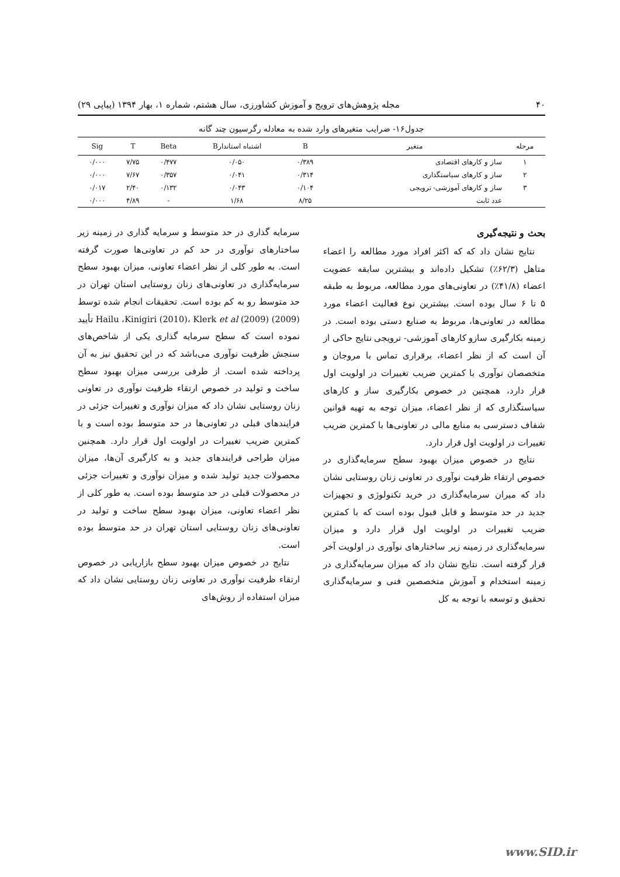۴۰ مجله پژوهش‌های ترویج و آموزش کشاورزی، سال هشتم، شماره ۱، بهار ۱۳۹۴ (پیاپی ۲۹)
جدول۱۶- ضرایب متغیرهای وارد شده به معادله رگرسیون چند گانه
| مرحله | متغیر | B | اشتباه استاندارB | Beta | T | Sig |
| --- | --- | --- | --- | --- | --- | --- |
| ۱ | ساز و کارهای اقتصادی | ۰/۳۸۹ | ۰/۰۵۰ | ۰/۴۷۷ | ۷/۷۵ | ۰/۰۰۰ |
| ۲ | ساز و کارهای سیاستگذاری | ۰/۳۱۴ | ۰/۰۴۱ | ۰/۳۵۷ | ۷/۶۷ | ۰/۰۰۰ |
| ۳ | ساز و کارهای آموزشی- ترویجی | ۰/۱۰۴ | ۰/۰۴۳ | ۰/۱۳۲ | ۲/۴۰ | ۰/۰۱۷ |
| | عدد ثابت | ۸/۲۵ | ۱/۶۸ | - | ۴/۸۹ | ۰/۰۰۰ |
بحث و نتیجه‌گیری
نتایج نشان داد که که اکثر افراد مورد مطالعه را اعضاء متاهل (۶۲/۳٪) تشکیل داده‌اند و بیشترین سابقه عضویت اعضاء (۴۱/۸٪) در تعاونی‌های مورد مطالعه، مربوط به طبقه ۵ تا ۶ سال بوده است. بیشترین نوع فعالیت اعضاء مورد مطالعه در تعاونی‌ها، مربوط به صنایع دستی بوده است. در زمینه بکارگیری سازو کارهای آموزشی- ترویجی نتایج حاکی از آن است که از نظر اعضاء، برقراری تماس با مروجان و متخصصان نوآوری با کمترین ضریب تغییرات در اولویت اول قرار دارد، همچنین در خصوص بکارگیری ساز و کارهای سیاستگذاری که از نظر اعضاء، میزان توجه به تهیه قوانین شفاف دسترسی به منابع مالی در تعاونی‌ها با کمترین ضریب تغییرات در اولویت اول قرار دارد.
نتایج در خصوص میزان بهبود سطح سرمایه‌گذاری در خصوص ارتقاء ظرفیت نوآوری در تعاونی زنان روستایی نشان داد که میران سرمایه‌گذاری در خرید تکنولوژی و تجهیزات جدید در حد متوسط و قابل قبول بوده است که با کمترین ضریب تغییرات در اولویت اول قرار دارد و میزان سرمایه‌گذاری در زمینه زیر ساختارهای نوآوری در اولویت آخر قرار گرفته است. نتایج نشان داد که میزان سرمایه‌گذاری در زمینه استخدام و آموزش متخصصین فنی و سرمایه‌گذاری تحقیق و توسعه با توجه به کل
سرمایه گذاری در حد متوسط و سرمایه گذاری در زمینه زیر ساختارهای نوآوری در حد کم در تعاونی‌ها صورت گرفته است. به طور کلی از نظر اعضاء تعاونی، میزان بهبود سطح سرمایه‌گذاری در تعاونی‌های زنان روستایی استان تهران در حد متوسط رو به کم بوده است. تحقیقات انجام شده توسط Hailu ،Kinigiri (2010)، Klerk et al (2009) (2009) تأیید نموده است که سطح سرمایه گذاری یکی از شاخص‌های سنجش ظرفیت نوآوری می‌باشد که در این تحقیق نیز به آن پرداخته شده است. از طرفی بررسی میزان بهبود سطح ساخت و تولید در خصوص ارتقاء ظرفیت نوآوری در تعاونی زنان روستایی نشان داد که میزان نوآوری و تغییرات جزئی در فرایندهای قبلی در تعاونی‌ها در حد متوسط بوده است و با کمترین ضریب تغییرات در اولویت اول قرار دارد. همچنین میزان طراحی فرایندهای جدید و به کارگیری آن‌ها، میزان محصولات جدید تولید شده و میزان نوآوری و تغییرات جزئی در محصولات قبلی در حد متوسط بوده است. به طور کلی از نظر اعضاء تعاونی، میزان بهبود سطح ساخت و تولید در تعاونی‌های زنان روستایی استان تهران در حد متوسط بوده است.
نتایج در خصوص میزان بهبود سطح بازاریابی در خصوص ارتقاء ظرفیت نوآوری در تعاونی زنان روستایی نشان داد که میزان استفاده از روش‌های
www.SID.ir